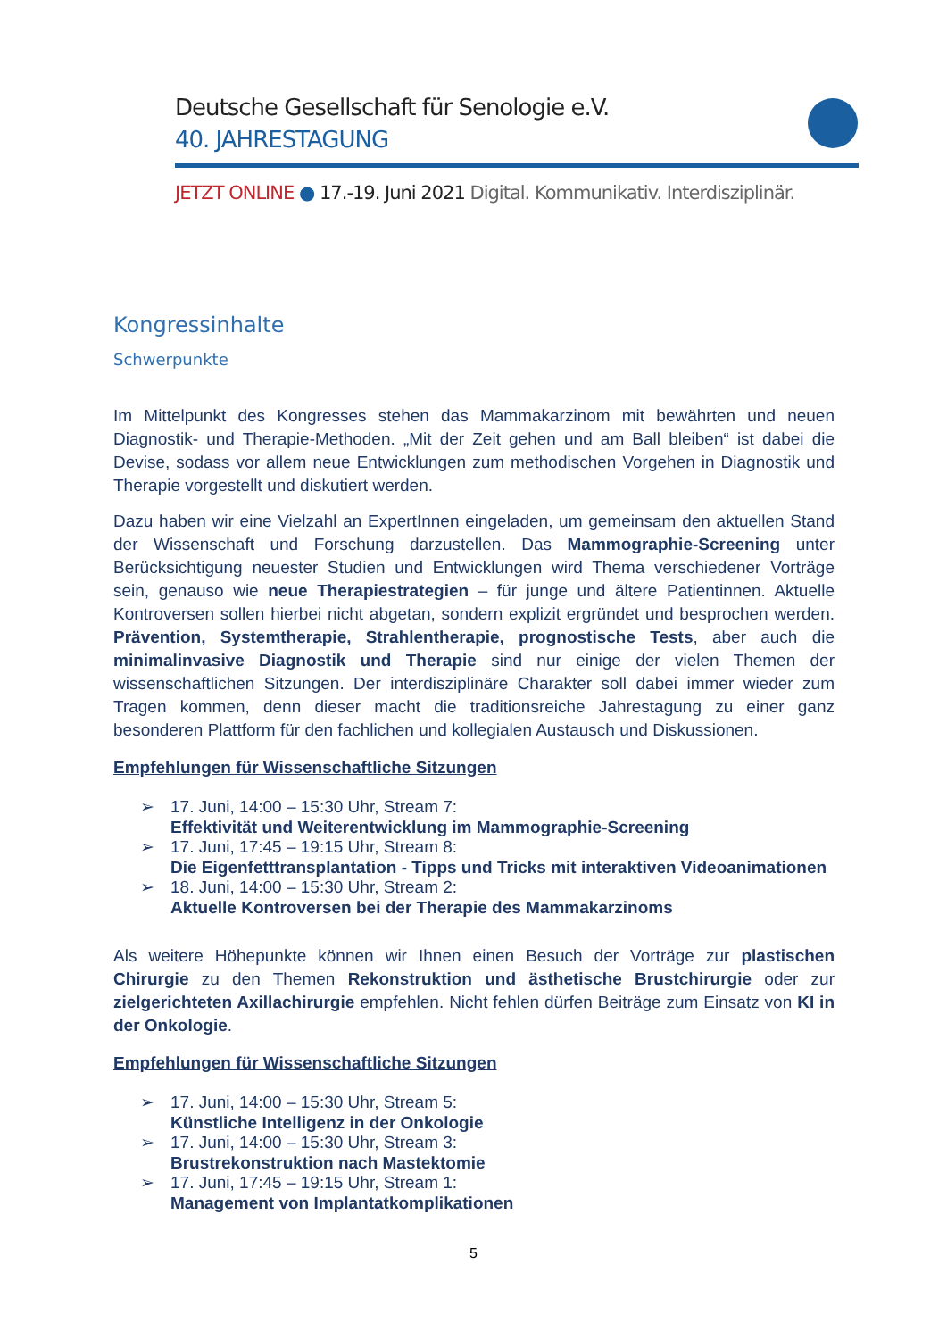Deutsche Gesellschaft für Senologie e.V.
40. JAHRESTAGUNG
JETZT ONLINE ● 17.-19. Juni 2021 Digital. Kommunikativ. Interdisziplinär.
Kongressinhalte
Schwerpunkte
Im Mittelpunkt des Kongresses stehen das Mammakarzinom mit bewährten und neuen Diagnostik- und Therapie-Methoden. „Mit der Zeit gehen und am Ball bleiben“ ist dabei die Devise, sodass vor allem neue Entwicklungen zum methodischen Vorgehen in Diagnostik und Therapie vorgestellt und diskutiert werden.
Dazu haben wir eine Vielzahl an ExpertInnen eingeladen, um gemeinsam den aktuellen Stand der Wissenschaft und Forschung darzustellen. Das Mammographie-Screening unter Berücksichtigung neuester Studien und Entwicklungen wird Thema verschiedener Vorträge sein, genauso wie neue Therapiestrategien – für junge und ältere Patientinnen. Aktuelle Kontroversen sollen hierbei nicht abgetan, sondern explizit ergründet und besprochen werden. Prävention, Systemtherapie, Strahlentherapie, prognostische Tests, aber auch die minimalinvasive Diagnostik und Therapie sind nur einige der vielen Themen der wissenschaftlichen Sitzungen. Der interdisziplinäre Charakter soll dabei immer wieder zum Tragen kommen, denn dieser macht die traditionsreiche Jahrestagung zu einer ganz besonderen Plattform für den fachlichen und kollegialen Austausch und Diskussionen.
Empfehlungen für Wissenschaftliche Sitzungen
➢ 17. Juni, 14:00 – 15:30 Uhr, Stream 7:
Effektivität und Weiterentwicklung im Mammographie-Screening
➢ 17. Juni, 17:45 – 19:15 Uhr, Stream 8:
Die Eigenfetttransplantation - Tipps und Tricks mit interaktiven Videoanimationen
➢ 18. Juni, 14:00 – 15:30 Uhr, Stream 2:
Aktuelle Kontroversen bei der Therapie des Mammakarzinoms
Als weitere Höhepunkte können wir Ihnen einen Besuch der Vorträge zur plastischen Chirurgie zu den Themen Rekonstruktion und ästhetische Brustchirurgie oder zur zielgerichteten Axillachirurgie empfehlen. Nicht fehlen dürfen Beiträge zum Einsatz von KI in der Onkologie.
Empfehlungen für Wissenschaftliche Sitzungen
➢ 17. Juni, 14:00 – 15:30 Uhr, Stream 5:
Künstliche Intelligenz in der Onkologie
➢ 17. Juni, 14:00 – 15:30 Uhr, Stream 3:
Brustrekonstruktion nach Mastektomie
➢ 17. Juni, 17:45 – 19:15 Uhr, Stream 1:
Management von Implantatkomplikationen
5